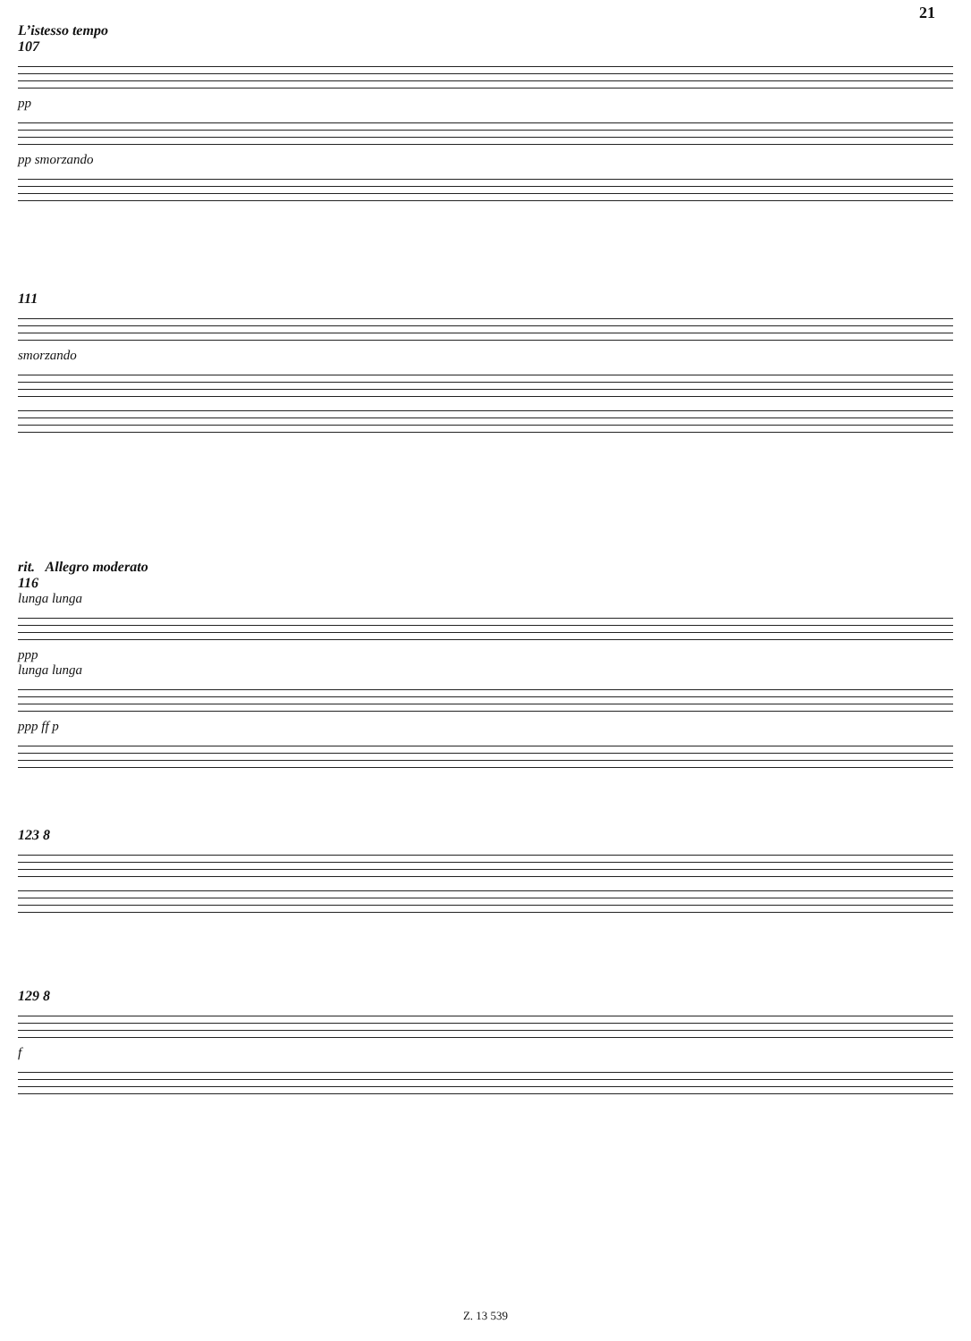21
L’istesso tempo
107
pp
pp smorzando
111
smorzando
rit. Allegro moderato
116
lunga lunga
ppp
lunga lunga
ppp ff p
123 8
129 8
f
Z. 13 539